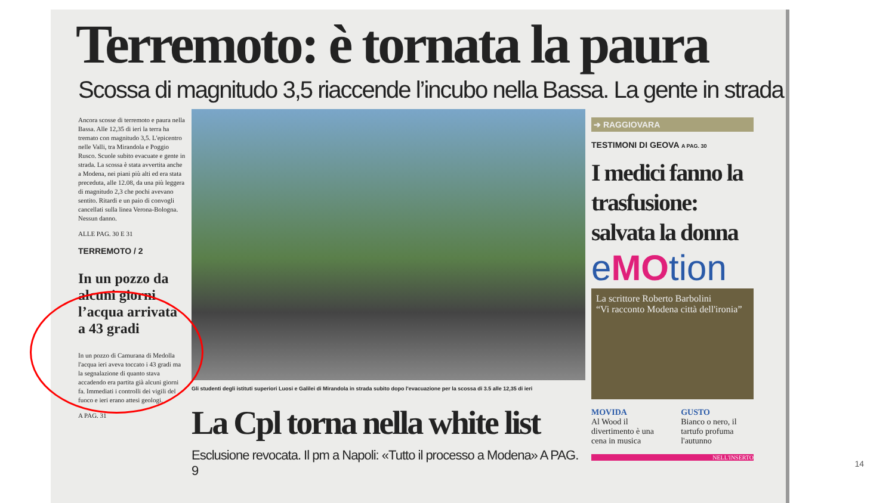Terremoto: è tornata la paura
Scossa di magnitudo 3,5 riaccende l’incubo nella Bassa. La gente in strada
Ancora scosse di terremoto e paura nella Bassa. Alle 12,35 di ieri la terra ha tremato con magnitudo 3,5. L'epicentro nelle Valli, tra Mirandola e Poggio Rusco. Scuole subito evacuate e gente in strada. La scossa è stata avvertita anche a Modena, nei piani più alti ed era stata preceduta, alle 12.08, da una più leggera di magnitudo 2,3 che pochi avevano sentito. Ritardi e un paio di convogli cancellati sulla linea Verona-Bologna. Nessun danno.
ALLE PAG. 30 E 31
TERREMOTO / 2
In un pozzo da alcuni giorni l’acqua arrivata a 43 gradi
In un pozzo di Camurana di Medolla l'acqua ieri aveva toccato i 43 gradi ma la segnalazione di quanto stava accadendo era partita già alcuni giorni fa. Immediati i controlli dei vigili del fuoco e ieri erano attesi geologi.
A PAG. 31
Gli studenti degli istituti superiori Luosi e Galilei di Mirandola in strada subito dopo l'evacuazione per la scossa di 3.5 alle 12,35 di ieri
La Cpl torna nella white list
Esclusione revocata. Il pm a Napoli: «Tutto il processo a Modena» A PAG. 9
➔ RAGGIOVARA
TESTIMONI DI GEOVA A PAG. 30
I medici fanno la trasfusione: salvata la donna
eMOtion
La scrittore Roberto Barbolini
“Vi racconto Modena città dell'ironia”
MOVIDA
Al Wood il divertimento è una cena in musica
GUSTO
Bianco o nero, il tartufo profuma l'autunno
NELL'INSERTO
14